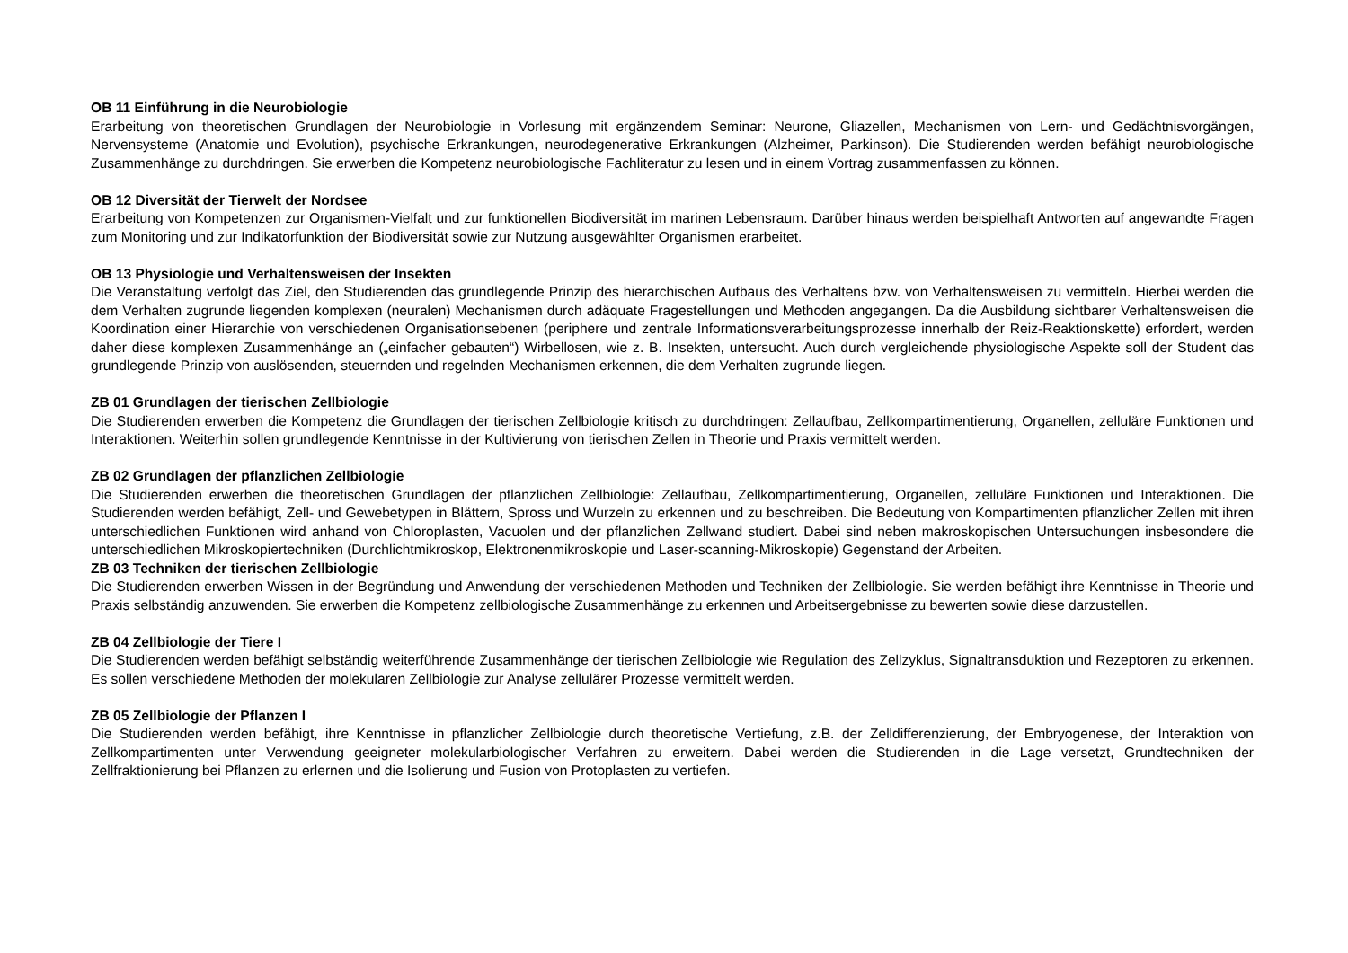OB 11 Einführung in die Neurobiologie
Erarbeitung von theoretischen Grundlagen der Neurobiologie in Vorlesung mit ergänzendem Seminar: Neurone, Gliazellen, Mechanismen von Lern- und Gedächtnisvorgängen, Nervensysteme (Anatomie und Evolution), psychische Erkrankungen, neurodegenerative Erkrankungen (Alzheimer, Parkinson). Die Studierenden werden befähigt neurobiologische Zusammenhänge zu durchdringen. Sie erwerben die Kompetenz neurobiologische Fachliteratur zu lesen und in einem Vortrag zusammenfassen zu können.
OB 12 Diversität der Tierwelt der Nordsee
Erarbeitung von Kompetenzen zur Organismen-Vielfalt und zur funktionellen Biodiversität im marinen Lebensraum. Darüber hinaus werden beispielhaft Antworten auf angewandte Fragen zum Monitoring und zur Indikatorfunktion der Biodiversität sowie zur Nutzung ausgewählter Organismen erarbeitet.
OB 13 Physiologie und Verhaltensweisen der Insekten
Die Veranstaltung verfolgt das Ziel, den Studierenden das grundlegende Prinzip des hierarchischen Aufbaus des Verhaltens bzw. von Verhaltensweisen zu vermitteln. Hierbei werden die dem Verhalten zugrunde liegenden komplexen (neuralen) Mechanismen durch adäquate Fragestellungen und Methoden angegangen. Da die Ausbildung sichtbarer Verhaltensweisen die Koordination einer Hierarchie von verschiedenen Organisationsebenen (periphere und zentrale Informationsverarbeitungsprozesse innerhalb der Reiz-Reaktionskette) erfordert, werden daher diese komplexen Zusammenhänge an („einfacher gebauten“) Wirbellosen, wie z. B. Insekten, untersucht. Auch durch vergleichende physiologische Aspekte soll der Student das grundlegende Prinzip von auslösenden, steuernden und regelnden Mechanismen erkennen, die dem Verhalten zugrunde liegen.
ZB 01 Grundlagen der tierischen Zellbiologie
Die Studierenden erwerben die Kompetenz die Grundlagen der tierischen Zellbiologie kritisch zu durchdringen: Zellaufbau, Zellkompartimentierung, Organellen, zelluläre Funktionen und Interaktionen. Weiterhin sollen grundlegende Kenntnisse in der Kultivierung von tierischen Zellen in Theorie und Praxis vermittelt werden.
ZB 02 Grundlagen der pflanzlichen Zellbiologie
Die Studierenden erwerben die theoretischen Grundlagen der pflanzlichen Zellbiologie: Zellaufbau, Zellkompartimentierung, Organellen, zelluläre Funktionen und Interaktionen. Die Studierenden werden befähigt, Zell- und Gewebetypen in Blättern, Spross und Wurzeln zu erkennen und zu beschreiben. Die Bedeutung von Kompartimenten pflanzlicher Zellen mit ihren unterschiedlichen Funktionen wird anhand von Chloroplasten, Vacuolen und der pflanzlichen Zellwand studiert. Dabei sind neben makroskopischen Untersuchungen insbesondere die unterschiedlichen Mikroskopiertechniken (Durchlichtmikroskop, Elektronenmikroskopie und Laser-scanning-Mikroskopie) Gegenstand der Arbeiten.
ZB 03 Techniken der tierischen Zellbiologie
Die Studierenden erwerben Wissen in der Begründung und Anwendung der verschiedenen Methoden und Techniken der Zellbiologie. Sie werden befähigt ihre Kenntnisse in Theorie und Praxis selbständig anzuwenden. Sie erwerben die Kompetenz zellbiologische Zusammenhänge zu erkennen und Arbeitsergebnisse zu bewerten sowie diese darzustellen.
ZB 04 Zellbiologie der Tiere I
Die Studierenden werden befähigt selbständig weiterführende Zusammenhänge der tierischen Zellbiologie wie Regulation des Zellzyklus, Signaltransduktion und Rezeptoren zu erkennen. Es sollen verschiedene Methoden der molekularen Zellbiologie zur Analyse zellulärer Prozesse vermittelt werden.
ZB 05 Zellbiologie der Pflanzen I
Die Studierenden werden befähigt, ihre Kenntnisse in pflanzlicher Zellbiologie durch theoretische Vertiefung, z.B. der Zelldifferenzierung, der Embryogenese, der Interaktion von Zellkompartimenten unter Verwendung geeigneter molekularbiologischer Verfahren zu erweitern. Dabei werden die Studierenden in die Lage versetzt, Grundtechniken der Zellfraktionierung bei Pflanzen zu erlernen und die Isolierung und Fusion von Protoplasten zu vertiefen.